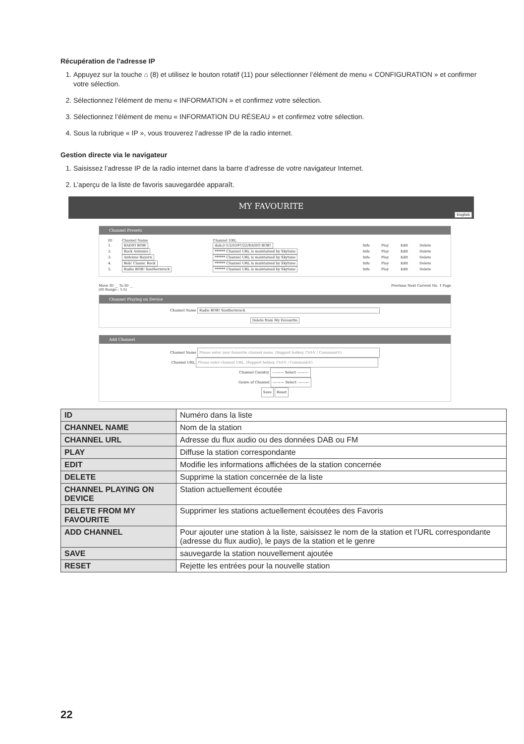Récupération de l'adresse IP
1. Appuyez sur la touche ⌂ (8) et utilisez le bouton rotatif (11) pour sélectionner l’élément de menu « CONFIGURATION » et confirmer votre sélection.
2. Sélectionnez l’élément de menu « INFORMATION » et confirmez votre sélection.
3. Sélectionnez l’élément de menu « INFORMATION DU RÉSEAU » et confirmez votre sélection.
4. Sous la rubrique « IP », vous trouverez l’adresse IP de la radio internet.
Gestion directe via le navigateur
1. Saisissez l’adresse IP de la radio internet dans la barre d’adresse de votre navigateur Internet.
2. L’aperçu de la liste de favoris sauvegardée apparaît.
MY FAVOURITE
English
Channel Presets
| ID | Channel Name | Channel URL | | | | |
| 1. | RADIO BOB! | dab://-1/2/5597/22/RADIO BOB! | Info | Play | Edit | Delete |
| 2. | Rock Antenne | ****** Channel URL is maintained by Skytune | Info | Play | Edit | Delete |
| 3. | Antenne Bayern | ****** Channel URL is maintained by Skytune | Info | Play | Edit | Delete |
| 4. | Bob! Classic Rock | ****** Channel URL is maintained by Skytune | Info | Play | Edit | Delete |
| 5. | Radio BOB! Southernrock | ****** Channel URL is maintained by Skytune | Info | Play | Edit | Delete |
Move ID __ To ID __
(ID Range : 1-5) Previous Next Current No. 1 Page
Channel Playing on Device
Channel Name Radio BOB! Southernrock
Delete from My Favourite
Add Channel
Channel Name Please enter your favourite channel name. (Support hotkey, Ctrl-V / Command-V)
Channel URL Please enter channel URL. (Support hotkey, Ctrl-V / Command-V)
Channel Country ---------- Select ----------
Genre of Channel ---------- Select ----------
Save Reset
| ID | Numéro dans la liste |
| CHANNEL NAME | Nom de la station |
| CHANNEL URL | Adresse du flux audio ou des données DAB ou FM |
| PLAY | Diffuse la station correspondante |
| EDIT | Modifie les informations affichées de la station concernée |
| DELETE | Supprime la station concernée de la liste |
| CHANNEL PLAYING ON DEVICE | Station actuellement écoutée |
| DELETE FROM MY FAVOURITE | Supprimer les stations actuellement écoutées des Favoris |
| ADD CHANNEL | Pour ajouter une station à la liste, saisissez le nom de la station et l’URL correspondante (adresse du flux audio), le pays de la station et le genre |
| SAVE | sauvegarde la station nouvellement ajoutée |
| RESET | Rejette les entrées pour la nouvelle station |
22